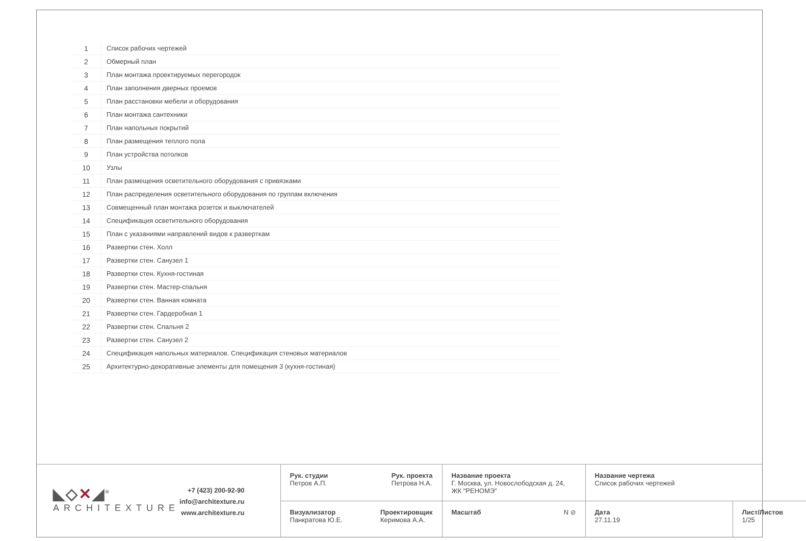| 1 | Список рабочих чертежей |
| 2 | Обмерный план |
| 3 | План монтажа проектируемых перегородок |
| 4 | План заполнения дверных проемов |
| 5 | План расстановки мебели и оборудования |
| 6 | План монтажа сантехники |
| 7 | План напольных покрытий |
| 8 | План размещения теплого пола |
| 9 | План устройства потолков |
| 10 | Узлы |
| 11 | План размещения осветительного оборудования с привязками |
| 12 | План распределения осветительного оборудования по группам включения |
| 13 | Совмещенный план монтажа розеток и выключателей |
| 14 | Спецификация осветительного оборудования |
| 15 | План с указаниями направлений видов к разверткам |
| 16 | Развертки стен. Холл |
| 17 | Развертки стен. Санузел 1 |
| 18 | Развертки стен. Кухня-гостиная |
| 19 | Развертки стен. Мастер-спальня |
| 20 | Развертки стен. Ванная комната |
| 21 | Развертки стен. Гардеробная 1 |
| 22 | Развертки стен. Спальня 2 |
| 23 | Развертки стен. Санузел 2 |
| 24 | Спецификация напольных материалов. Спецификация стеновых материалов |
| 25 | Архитектурно-декоративные элементы для помещения 3 (кухня-гостиная) |
◣◇✕◢<sup>®</sup>
ARCHITEXTURE
+7 (423) 200-92-90
info@architexture.ru
www.architexture.ru
Рук. студии
Петров А.П.
Рук. проекта
Петрова Н.А.
Название проекта
Г. Москва, ул. Новослободская д. 24, ЖК "РЕНОМЭ"
Название чертежа
Список рабочих чертежей
Визуализатор
Панкратова Ю.Е.
Проектировщик
Керимова А.А.
Масштаб N ⊘
Дата
27.11.19
Лист/Листов
1/25